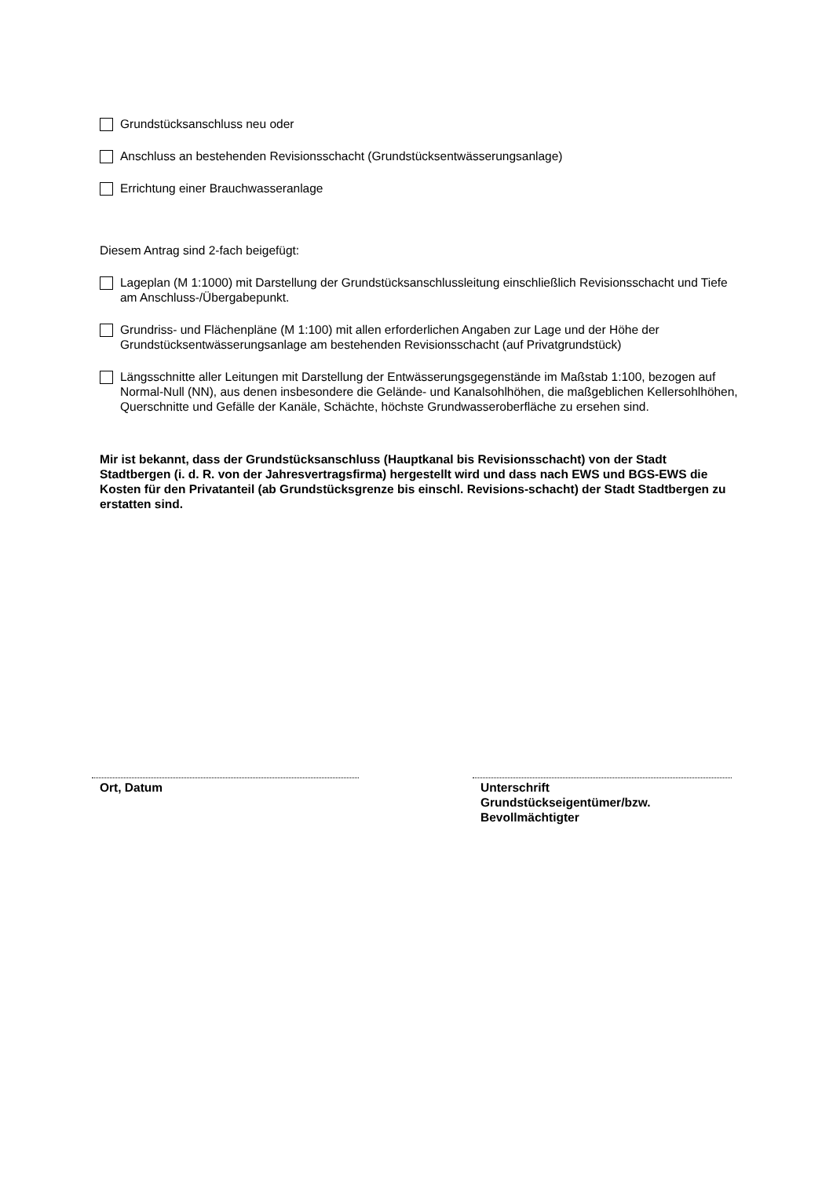Grundstücksanschluss neu oder
Anschluss an bestehenden Revisionsschacht (Grundstücksentwässerungsanlage)
Errichtung einer Brauchwasseranlage
Diesem Antrag sind 2-fach beigefügt:
Lageplan (M 1:1000) mit Darstellung der Grundstücksanschlussleitung einschließlich Revisionsschacht und Tiefe am Anschluss-/Übergabepunkt.
Grundriss- und Flächenpläne (M 1:100) mit allen erforderlichen Angaben zur Lage und der Höhe der Grundstücksentwässerungsanlage am bestehenden Revisionsschacht (auf Privatgrundstück)
Längsschnitte aller Leitungen mit Darstellung der Entwässerungsgegenstände im Maßstab 1:100, bezogen auf Normal-Null (NN), aus denen insbesondere die Gelände- und Kanalsohlhöhen, die maßgeblichen Kellersohlhöhen, Querschnitte und Gefälle der Kanäle, Schächte, höchste Grundwasseroberfläche zu ersehen sind.
Mir ist bekannt, dass der Grundstücksanschluss (Hauptkanal bis Revisionsschacht) von der Stadt Stadtbergen (i. d. R. von der Jahresvertragsfirma) hergestellt wird und dass nach EWS und BGS-EWS die Kosten für den Privatanteil (ab Grundstücksgrenze bis einschl. Revisions-schacht) der Stadt Stadtbergen zu erstatten sind.
Ort, Datum Unterschrift
Grundstückseigentümer/bzw.
Bevollmächtigter